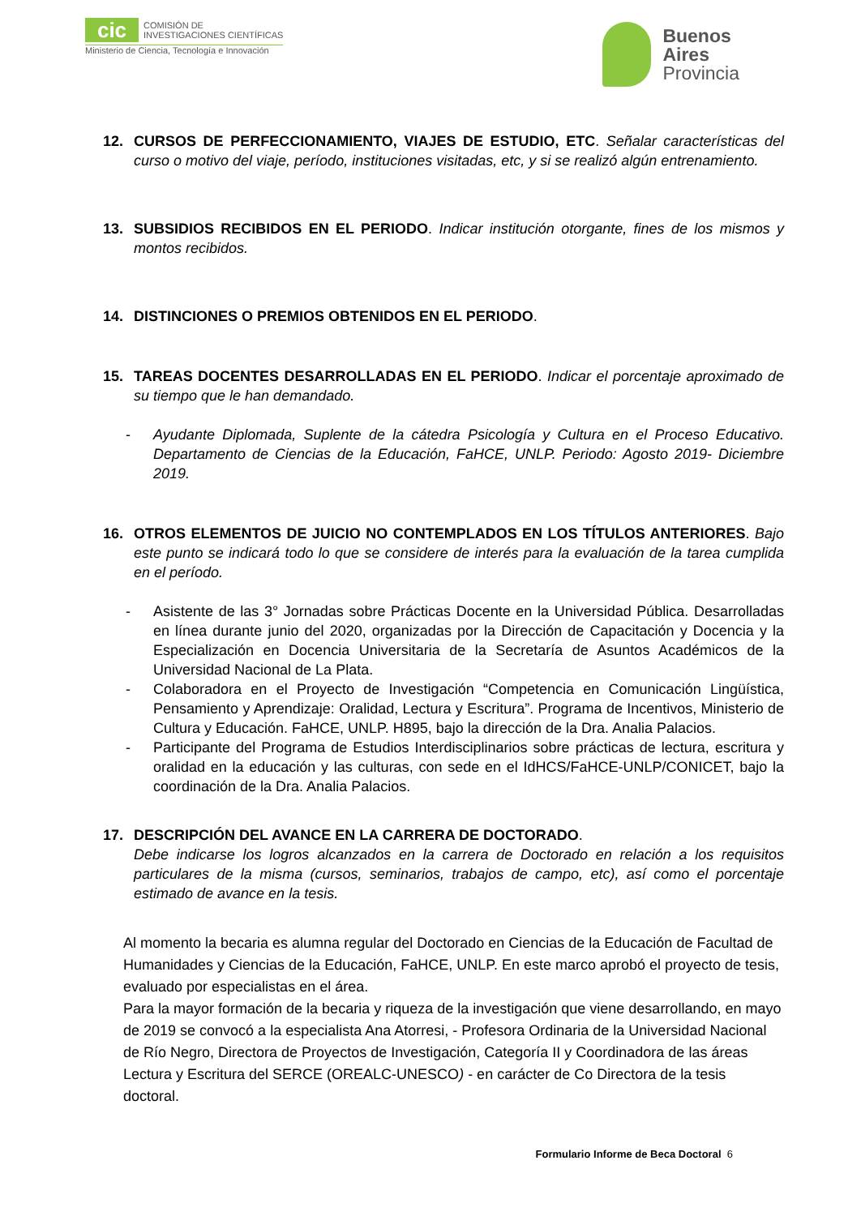cic
COMISIÓN DE
INVESTIGACIONES CIENTÍFICAS
Ministerio de Ciencia, Tecnología e Innovación
Buenos
Aires
Provincia
12. CURSOS DE PERFECCIONAMIENTO, VIAJES DE ESTUDIO, ETC. Señalar características del curso o motivo del viaje, período, instituciones visitadas, etc, y si se realizó algún entrenamiento.
13. SUBSIDIOS RECIBIDOS EN EL PERIODO. Indicar institución otorgante, fines de los mismos y montos recibidos.
14. DISTINCIONES O PREMIOS OBTENIDOS EN EL PERIODO.
15. TAREAS DOCENTES DESARROLLADAS EN EL PERIODO. Indicar el porcentaje aproximado de su tiempo que le han demandado.
- Ayudante Diplomada, Suplente de la cátedra Psicología y Cultura en el Proceso Educativo. Departamento de Ciencias de la Educación, FaHCE, UNLP. Periodo: Agosto 2019- Diciembre 2019.
16. OTROS ELEMENTOS DE JUICIO NO CONTEMPLADOS EN LOS TÍTULOS ANTERIORES. Bajo este punto se indicará todo lo que se considere de interés para la evaluación de la tarea cumplida en el período.
- Asistente de las 3° Jornadas sobre Prácticas Docente en la Universidad Pública. Desarrolladas en línea durante junio del 2020, organizadas por la Dirección de Capacitación y Docencia y la Especialización en Docencia Universitaria de la Secretaría de Asuntos Académicos de la Universidad Nacional de La Plata.
- Colaboradora en el Proyecto de Investigación “Competencia en Comunicación Lingüística, Pensamiento y Aprendizaje: Oralidad, Lectura y Escritura”. Programa de Incentivos, Ministerio de Cultura y Educación. FaHCE, UNLP. H895, bajo la dirección de la Dra. Analia Palacios.
- Participante del Programa de Estudios Interdisciplinarios sobre prácticas de lectura, escritura y oralidad en la educación y las culturas, con sede en el IdHCS/FaHCE-UNLP/CONICET, bajo la coordinación de la Dra. Analia Palacios.
17. DESCRIPCIÓN DEL AVANCE EN LA CARRERA DE DOCTORADO.
Debe indicarse los logros alcanzados en la carrera de Doctorado en relación a los requisitos particulares de la misma (cursos, seminarios, trabajos de campo, etc), así como el porcentaje estimado de avance en la tesis.
Al momento la becaria es alumna regular del Doctorado en Ciencias de la Educación de Facultad de Humanidades y Ciencias de la Educación, FaHCE, UNLP. En este marco aprobó el proyecto de tesis, evaluado por especialistas en el área.
Para la mayor formación de la becaria y riqueza de la investigación que viene desarrollando, en mayo de 2019 se convocó a la especialista Ana Atorresi, - Profesora Ordinaria de la Universidad Nacional de Río Negro, Directora de Proyectos de Investigación, Categoría II y Coordinadora de las áreas Lectura y Escritura del SERCE (OREALC-UNESCO) - en carácter de Co Directora de la tesis doctoral.
Formulario Informe de Beca Doctoral 6